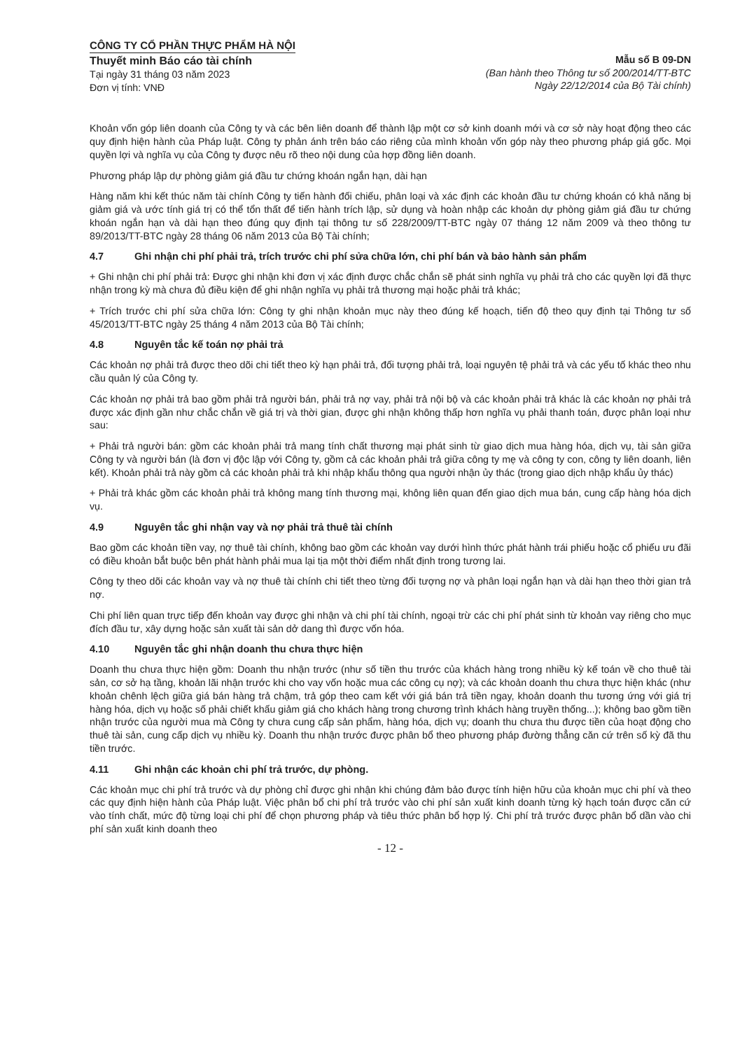CÔNG TY CỔ PHẦN THỰC PHẨM HÀ NỘI
Thuyết minh Báo cáo tài chính
Tại ngày 31 tháng 03 năm 2023
Đơn vị tính: VNĐ
Mẫu số B 09-DN
(Ban hành theo Thông tư số 200/2014/TT-BTC
Ngày 22/12/2014 của Bộ Tài chính)
Khoản vốn góp liên doanh của Công ty và các bên liên doanh để thành lập một cơ sở kinh doanh mới và cơ sở này hoạt động theo các quy định hiện hành của Pháp luật. Công ty phản ánh trên báo cáo riêng của mình khoản vốn góp này theo phương pháp giá gốc. Mọi quyền lợi và nghĩa vụ của Công ty được nêu rõ theo nội dung của hợp đồng liên doanh.
Phương pháp lập dự phòng giảm giá đầu tư chứng khoán ngắn hạn, dài hạn
Hàng năm khi kết thúc năm tài chính Công ty tiến hành đối chiếu, phân loại và xác định các khoản đầu tư chứng khoán có khả năng bị giảm giá và ước tính giá trị có thể tổn thất để tiến hành trích lập, sử dụng và hoàn nhập các khoản dự phòng giảm giá đầu tư chứng khoán ngắn hạn và dài hạn theo đúng quy định tại thông tư số 228/2009/TT-BTC ngày 07 tháng 12 năm 2009 và theo thông tư 89/2013/TT-BTC ngày 28 tháng 06 năm 2013 của Bộ Tài chính;
4.7 Ghi nhận chi phí phải trả, trích trước chi phí sửa chữa lớn, chi phí bán và bảo hành sản phẩm
+ Ghi nhận chi phí phải trả: Được ghi nhận khi đơn vị xác định được chắc chắn sẽ phát sinh nghĩa vụ phải trả cho các quyền lợi đã thực nhận trong kỳ mà chưa đủ điều kiện để ghi nhận nghĩa vụ phải trả thương mại hoặc phải trả khác;
+ Trích trước chi phí sửa chữa lớn: Công ty ghi nhận khoản mục này theo đúng kế hoạch, tiến độ theo quy định tại Thông tư số 45/2013/TT-BTC ngày 25 tháng 4 năm 2013 của Bộ Tài chính;
4.8 Nguyên tắc kế toán nợ phải trả
Các khoản nợ phải trả được theo dõi chi tiết theo kỳ hạn phải trả, đối tượng phải trả, loại nguyên tệ phải trả và các yếu tố khác theo nhu cầu quản lý của Công ty.
Các khoản nợ phải trả bao gồm phải trả người bán, phải trả nợ vay, phải trả nội bộ và các khoản phải trả khác là các khoản nợ phải trả được xác định gần như chắc chắn về giá trị và thời gian, được ghi nhận không thấp hơn nghĩa vụ phải thanh toán, được phân loại như sau:
+ Phải trả người bán: gồm các khoản phải trả mang tính chất thương mại phát sinh từ giao dịch mua hàng hóa, dịch vụ, tài sản giữa Công ty và người bán (là đơn vị độc lập với Công ty, gồm cả các khoản phải trả giữa công ty mẹ và công ty con, công ty liên doanh, liên kết). Khoản phải trả này gồm cả các khoản phải trả khi nhập khẩu thông qua người nhận ủy thác (trong giao dịch nhập khẩu ủy thác)
+ Phải trả khác gồm các khoản phải trả không mang tính thương mại, không liên quan đến giao dịch mua bán, cung cấp hàng hóa dịch vụ.
4.9 Nguyên tắc ghi nhận vay và nợ phải trả thuê tài chính
Bao gồm các khoản tiền vay, nợ thuê tài chính, không bao gồm các khoản vay dưới hình thức phát hành trái phiếu hoặc cổ phiếu ưu đãi có điều khoản bắt buộc bên phát hành phải mua lại tịa một thời điểm nhất định trong tương lai.
Công ty theo dõi các khoản vay và nợ thuê tài chính chi tiết theo từng đối tượng nợ và phân loại ngắn hạn và dài hạn theo thời gian trả nợ.
Chi phí liên quan trực tiếp đến khoản vay được ghi nhận và chi phí tài chính, ngoại trừ các chi phí phát sinh từ khoản vay riêng cho mục đích đầu tư, xây dựng hoặc sản xuất tài sản dở dang thì được vốn hóa.
4.10 Nguyên tắc ghi nhận doanh thu chưa thực hiện
Doanh thu chưa thực hiện gồm: Doanh thu nhận trước (như số tiền thu trước của khách hàng trong nhiều kỳ kế toán về cho thuê tài sản, cơ sở hạ tầng, khoản lãi nhận trước khi cho vay vốn hoặc mua các công cụ nợ); và các khoản doanh thu chưa thực hiện khác (như khoản chênh lệch giữa giá bán hàng trả chậm, trả góp theo cam kết với giá bán trả tiền ngay, khoản doanh thu tương ứng với giá trị hàng hóa, dịch vụ hoặc số phải chiết khấu giảm giá cho khách hàng trong chương trình khách hàng truyền thống...); không bao gồm tiền nhận trước của người mua mà Công ty chưa cung cấp sản phẩm, hàng hóa, dịch vụ; doanh thu chưa thu được tiền của hoạt động cho thuê tài sản, cung cấp dịch vụ nhiều kỳ. Doanh thu nhận trước được phân bổ theo phương pháp đường thẳng căn cứ trên số kỳ đã thu tiền trước.
4.11 Ghi nhận các khoản chi phí trả trước, dự phòng.
Các khoản mục chi phí trả trước và dự phòng chỉ được ghi nhận khi chúng đảm bảo được tính hiện hữu của khoản mục chi phí và theo các quy định hiện hành của Pháp luật. Việc phân bổ chi phí trả trước vào chi phí sản xuất kinh doanh từng kỳ hạch toán được căn cứ vào tính chất, mức độ từng loại chi phí để chọn phương pháp và tiêu thức phân bổ hợp lý. Chi phí trả trước được phân bổ dần vào chi phí sản xuất kinh doanh theo
- 12 -